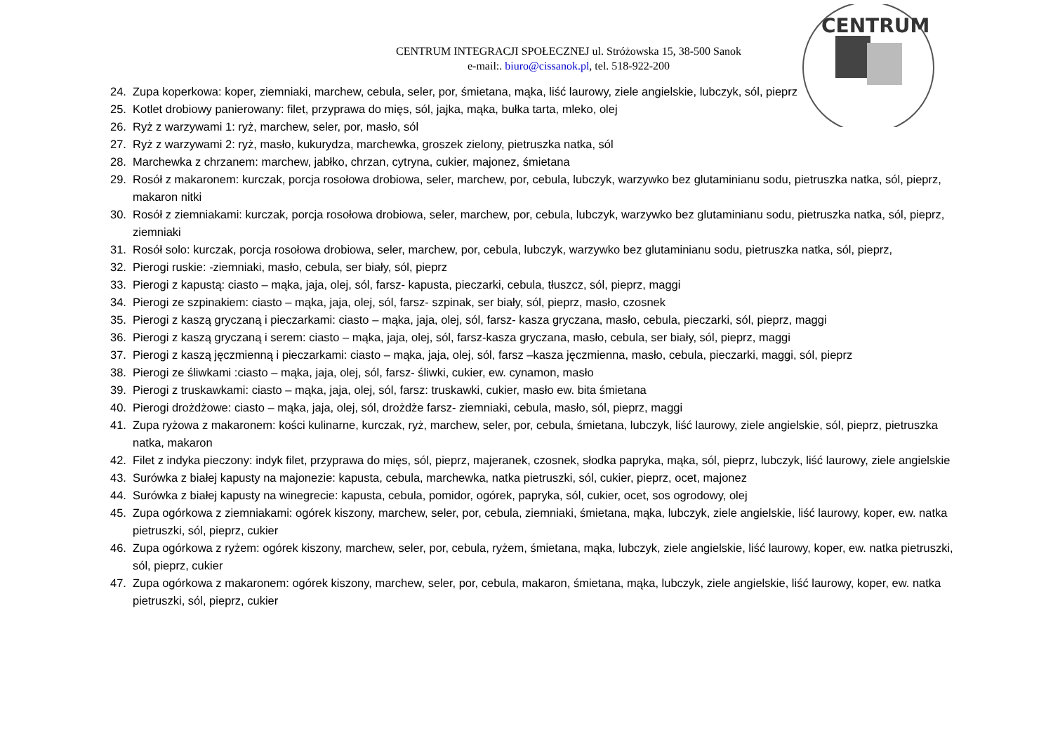CENTRUM
CENTRUM INTEGRACJI SPOŁECZNEJ ul. Stróżowska 15, 38-500 Sanok
e-mail:. biuro@cissanok.pl, tel. 518-922-200
24. Zupa koperkowa: koper, ziemniaki, marchew, cebula, seler, por, śmietana, mąka, liść laurowy, ziele angielskie, lubczyk, sól, pieprz
25. Kotlet drobiowy panierowany: filet, przyprawa do mięs, sól, jajka, mąka, bułka tarta, mleko, olej
26. Ryż z warzywami 1: ryż, marchew, seler, por, masło, sól
27. Ryż z warzywami 2: ryż, masło, kukurydza, marchewka, groszek zielony, pietruszka natka, sól
28. Marchewka z chrzanem: marchew, jabłko, chrzan, cytryna, cukier, majonez, śmietana
29. Rosół z makaronem: kurczak, porcja rosołowa drobiowa, seler, marchew, por, cebula, lubczyk, warzywko bez glutaminianu sodu, pietruszka natka, sól, pieprz, makaron nitki
30. Rosół z ziemniakami: kurczak, porcja rosołowa drobiowa, seler, marchew, por, cebula, lubczyk, warzywko bez glutaminianu sodu, pietruszka natka, sól, pieprz, ziemniaki
31. Rosół solo: kurczak, porcja rosołowa drobiowa, seler, marchew, por, cebula, lubczyk, warzywko bez glutaminianu sodu, pietruszka natka, sól, pieprz,
32. Pierogi ruskie: -ziemniaki, masło, cebula, ser biały, sól, pieprz
33. Pierogi z kapustą: ciasto – mąka, jaja, olej, sól, farsz- kapusta, pieczarki, cebula, tłuszcz, sól, pieprz, maggi
34. Pierogi ze szpinakiem: ciasto – mąka, jaja, olej, sól, farsz- szpinak, ser biały, sól, pieprz, masło, czosnek
35. Pierogi z kaszą gryczaną i pieczarkami: ciasto – mąka, jaja, olej, sól, farsz- kasza gryczana, masło, cebula, pieczarki, sól, pieprz, maggi
36. Pierogi z kaszą gryczaną i serem: ciasto – mąka, jaja, olej, sól, farsz-kasza gryczana, masło, cebula, ser biały, sól, pieprz, maggi
37. Pierogi z kaszą jęczmienną i pieczarkami: ciasto – mąka, jaja, olej, sól, farsz –kasza jęczmienna, masło, cebula, pieczarki, maggi, sól, pieprz
38. Pierogi ze śliwkami :ciasto – mąka, jaja, olej, sól, farsz- śliwki, cukier, ew. cynamon, masło
39. Pierogi z truskawkami: ciasto – mąka, jaja, olej, sól, farsz: truskawki, cukier, masło ew. bita śmietana
40. Pierogi drożdżowe: ciasto – mąka, jaja, olej, sól, drożdże farsz- ziemniaki, cebula, masło, sól, pieprz, maggi
41. Zupa ryżowa z makaronem: kości kulinarne, kurczak, ryż, marchew, seler, por, cebula, śmietana, lubczyk, liść laurowy, ziele angielskie, sól, pieprz, pietruszka natka, makaron
42. Filet z indyka pieczony: indyk filet, przyprawa do mięs, sól, pieprz, majeranek, czosnek, słodka papryka, mąka, sól, pieprz, lubczyk, liść laurowy, ziele angielskie
43. Surówka z białej kapusty na majonezie: kapusta, cebula, marchewka, natka pietruszki, sól, cukier, pieprz, ocet, majonez
44. Surówka z białej kapusty na winegrecie: kapusta, cebula, pomidor, ogórek, papryka, sól, cukier, ocet, sos ogrodowy, olej
45. Zupa ogórkowa z ziemniakami: ogórek kiszony, marchew, seler, por, cebula, ziemniaki, śmietana, mąka, lubczyk, ziele angielskie, liść laurowy, koper, ew. natka pietruszki, sól, pieprz, cukier
46. Zupa ogórkowa z ryżem: ogórek kiszony, marchew, seler, por, cebula, ryżem, śmietana, mąka, lubczyk, ziele angielskie, liść laurowy, koper, ew. natka pietruszki, sól, pieprz, cukier
47. Zupa ogórkowa z makaronem: ogórek kiszony, marchew, seler, por, cebula, makaron, śmietana, mąka, lubczyk, ziele angielskie, liść laurowy, koper, ew. natka pietruszki, sól, pieprz, cukier